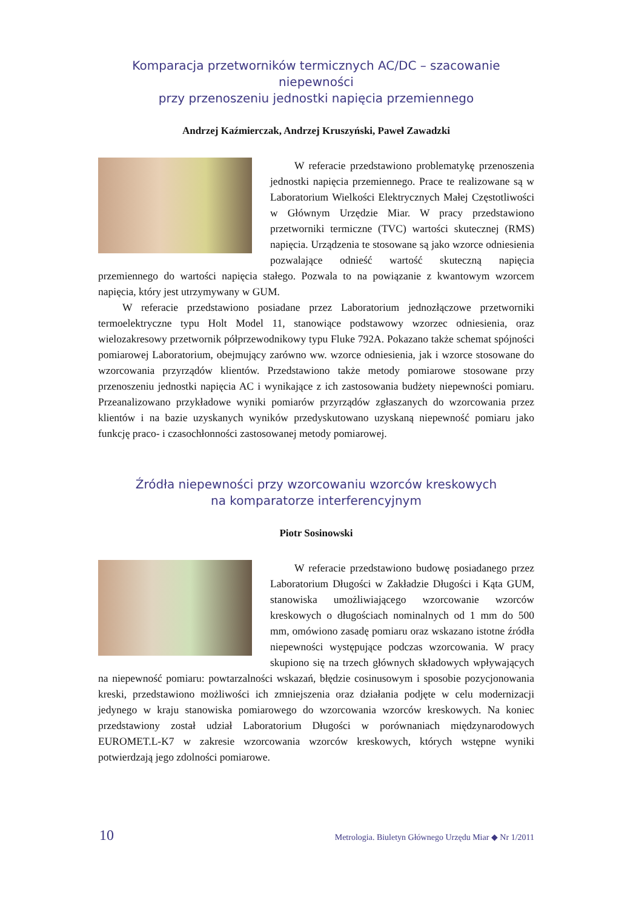Komparacja przetworników termicznych AC/DC – szacowanie niepewności
przy przenoszeniu jednostki napięcia przemiennego
Andrzej Kaźmierczak, Andrzej Kruszyński, Paweł Zawadzki
W referacie przedstawiono problematykę przenoszenia jednostki napięcia przemiennego. Prace te realizowane są w Laboratorium Wielkości Elektrycznych Małej Częstotliwości w Głównym Urzędzie Miar. W pracy przedstawiono przetworniki termiczne (TVC) wartości skutecznej (RMS) napięcia. Urządzenia te stosowane są jako wzorce odniesienia pozwalające odnieść wartość skuteczną napięcia przemiennego do wartości napięcia stałego. Pozwala to na powiązanie z kwantowym wzorcem napięcia, który jest utrzymywany w GUM.
W referacie przedstawiono posiadane przez Laboratorium jednozłączowe przetworniki termoelektryczne typu Holt Model 11, stanowiące podstawowy wzorzec odniesienia, oraz wielozakresowy przetwornik półprzewodnikowy typu Fluke 792A. Pokazano także schemat spójności pomiarowej Laboratorium, obejmujący zarówno ww. wzorce odniesienia, jak i wzorce stosowane do wzorcowania przyrządów klientów. Przedstawiono także metody pomiarowe stosowane przy przenoszeniu jednostki napięcia AC i wynikające z ich zastosowania budżety niepewności pomiaru. Przeanalizowano przykładowe wyniki pomiarów przyrządów zgłaszanych do wzorcowania przez klientów i na bazie uzyskanych wyników przedyskutowano uzyskaną niepewność pomiaru jako funkcję praco- i czasochłonności zastosowanej metody pomiarowej.
Źródła niepewności przy wzorcowaniu wzorców kreskowych
na komparatorze interferencyjnym
Piotr Sosinowski
W referacie przedstawiono budowę posiadanego przez Laboratorium Długości w Zakładzie Długości i Kąta GUM, stanowiska umożliwiającego wzorcowanie wzorców kreskowych o długościach nominalnych od 1 mm do 500 mm, omówiono zasadę pomiaru oraz wskazano istotne źródła niepewności występujące podczas wzorcowania. W pracy skupiono się na trzech głównych składowych wpływających na niepewność pomiaru: powtarzalności wskazań, błędzie cosinusowym i sposobie pozycjonowania kreski, przedstawiono możliwości ich zmniejszenia oraz działania podjęte w celu modernizacji jedynego w kraju stanowiska pomiarowego do wzorcowania wzorców kreskowych. Na koniec przedstawiony został udział Laboratorium Długości w porównaniach międzynarodowych EUROMET.L-K7 w zakresie wzorcowania wzorców kreskowych, których wstępne wyniki potwierdzają jego zdolności pomiarowe.
10 Metrologia. Biuletyn Głównego Urzędu Miar ◆ Nr 1/2011